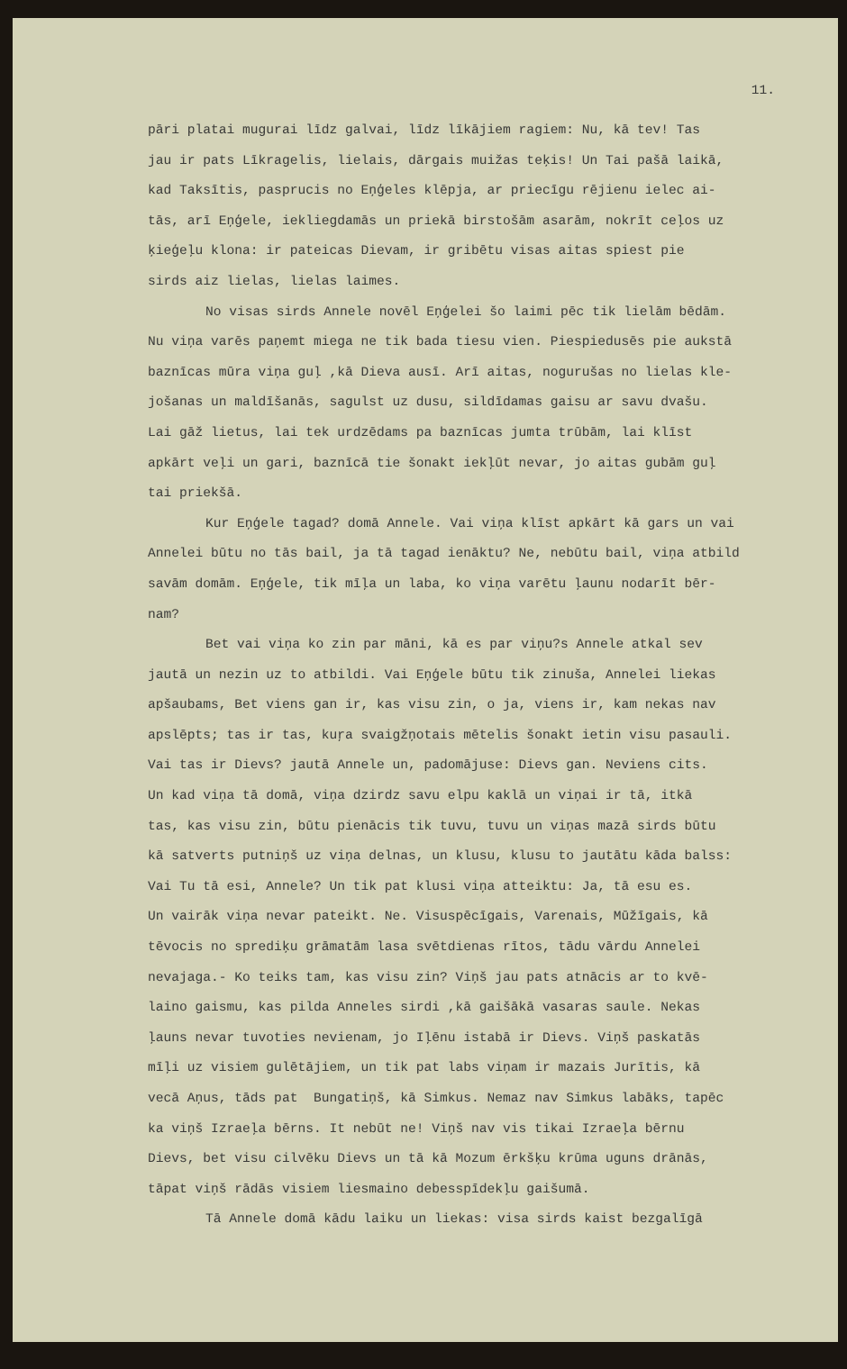11.
pāri platai mugurai līdz galvai, līdz līkājiem ragiem: Nu, kā tev! Tas jau ir pats Līkragelis, lielais, dārgais muižas teķis! Un Tai pašā laikā, kad Taksītis, paspruсis no Eņģeles klēpja, ar priecīgu rējienu ielec ai- tās, arī Eņģele, iekliegdamās un priekā birstošām asarām, nokrīt ceļos uz ķieģeļu klona: ir pateicas Dievam, ir gribētu visas aitas spiest pie sirds aiz lielas, lielas laimes.
No visas sirds Annele novēl Eņģelei šo laimi pēc tik lielām bēdām. Nu viņa varēs paņemt miega ne tik bada tiesu vien. Piespiedusēs pie aukstā baznīcas mūra viņa guļ ,kā Dieva ausī. Arī aitas, nogurušas no lielas kle- jošanas un maldīšanās, sagulst uz dusu, sildīdamas gaisu ar savu dvašu. Lai gāž lietus, lai tek urdzēdams pa baznīcas jumta trūbām, lai klīst apkārt veļi un gari, baznīcā tie šonakt iekļūt nevar, jo aitas gubām guļ tai priekšā.
Kur Eņģele tagad? domā Annele. Vai viņa klīst apkārt kā gars un vai Annelei būtu no tās bail, ja tā tagad ienāktu? Ne, nebūtu bail, viņa atbild savām domām. Eņģele, tik mīļa un laba, ko viņa varētu ļaunu nodarīt bēr- nam?
Bet vai viņa ko zin par māni, kā es par viņu?s Annele atkal sev jautā un nezin uz to atbildi. Vai Eņģele būtu tik zinuša, Annelei liekas apšaubams, Bet viens gan ir, kas visu zin, o ja, viens ir, kam nekas nav apslēpts; tas ir tas, kuŗa svaigžņotais mētelis šonakt ietin visu pasauli. Vai tas ir Dievs? jautā Annele un, padomājuse: Dievs gan. Neviens cits. Un kad viņa tā domā, viņa dzirdz savu elpu kaklā un viņai ir tā, itkā tas, kas visu zin, būtu pienācis tik tuvu, tuvu un viņas mazā sirds būtu kā satverts putniņš uz viņa delnas, un klusu, klusu to jautātu kāda balss: Vai Tu tā esi, Annele? Un tik pat klusi viņa atteiktu: Ja, tā esu es. Un vairāk viņa nevar pateikt. Ne. Visuspēcīgais, Varenais, Mūžīgais, kā tēvocis no sprediķu grāmatām lasa svētdienas rītos, tādu vārdu Annelei nevajaga.- Ko teiks tam, kas visu zin? Viņš jau pats atnācis ar to kvē- laino gaismu, kas pilda Anneles sirdi ,kā gaišākā vasaras saule. Nekas ļauns nevar tuvoties nevienam, jo Iļēnu istabā ir Dievs. Viņš paskatās mīļi uz visiem gulētājiem, un tik pat labs viņam ir mazais Jurītis, kā vecā Aņus, tāds pat Bungatiņš, kā Simkus. Nemaz nav Simkus labāks, tapēc ka viņš Izraeļa bērns. It nebūt ne! Viņš nav vis tikai Izraeļa bērnu Dievs, bet visu cilvēku Dievs un tā kā Mozum ērkšķu krūma uguns drānās, tāpat viņš rādās visiem liesmaino debesspīdekļu gaišumā.
Tā Annele domā kādu laiku un liekas: visa sirds kaist bezgalīgā